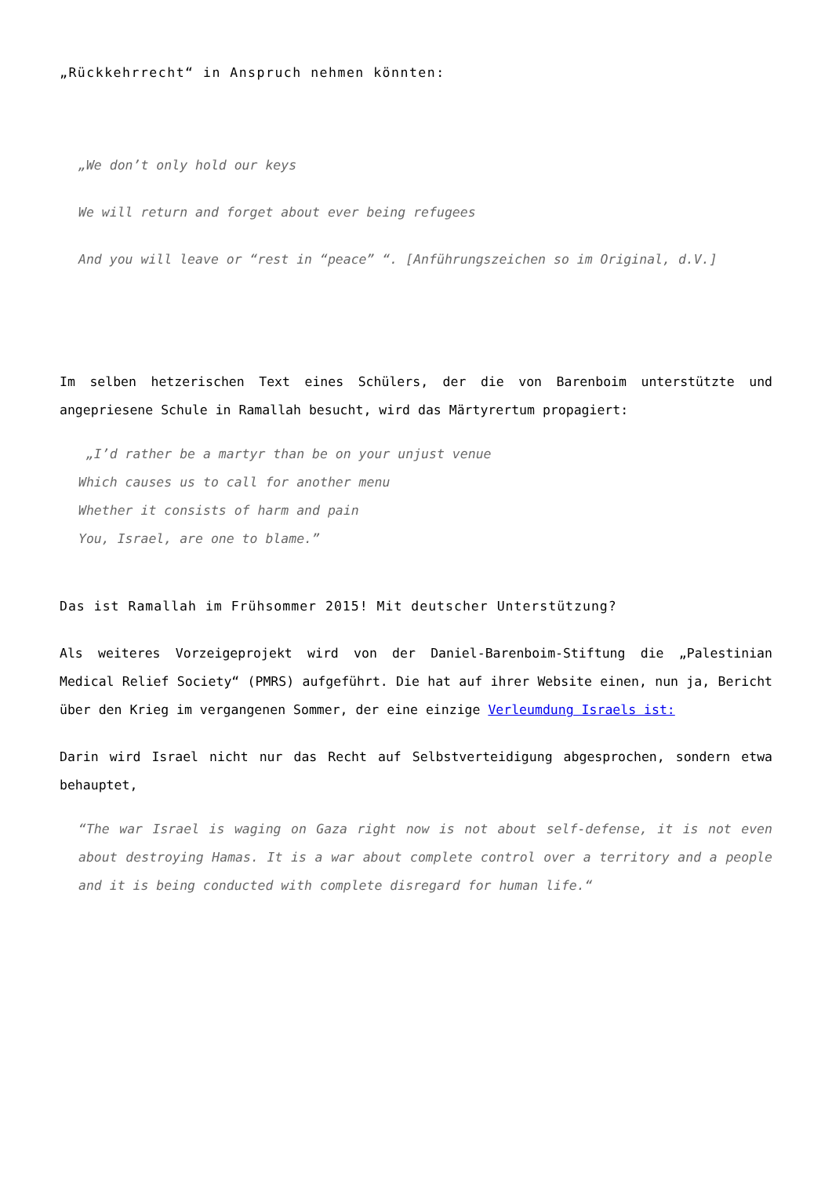„Rückkehrrecht“ in Anspruch nehmen könnten:
„We don’t only hold our keys
We will return and forget about ever being refugees
And you will leave or “rest in “peace” “. [Anführungszeichen so im Original, d.V.]
Im selben hetzerischen Text eines Schülers, der die von Barenboim unterstützte und angepriesene Schule in Ramallah besucht, wird das Märtyrertum propagiert:
„I’d rather be a martyr than be on your unjust venue
Which causes us to call for another menu
Whether it consists of harm and pain
You, Israel, are one to blame.”
Das ist Ramallah im Frühsommer 2015! Mit deutscher Unterstützung?
Als weiteres Vorzeigeprojekt wird von der Daniel-Barenboim-Stiftung die „Palestinian Medical Relief Society“ (PMRS) aufgeführt. Die hat auf ihrer Website einen, nun ja, Bericht über den Krieg im vergangenen Sommer, der eine einzige Verleumdung Israels ist:
Darin wird Israel nicht nur das Recht auf Selbstverteidigung abgesprochen, sondern etwa behauptet,
“The war Israel is waging on Gaza right now is not about self-defense, it is not even about destroying Hamas. It is a war about complete control over a territory and a people and it is being conducted with complete disregard for human life.“